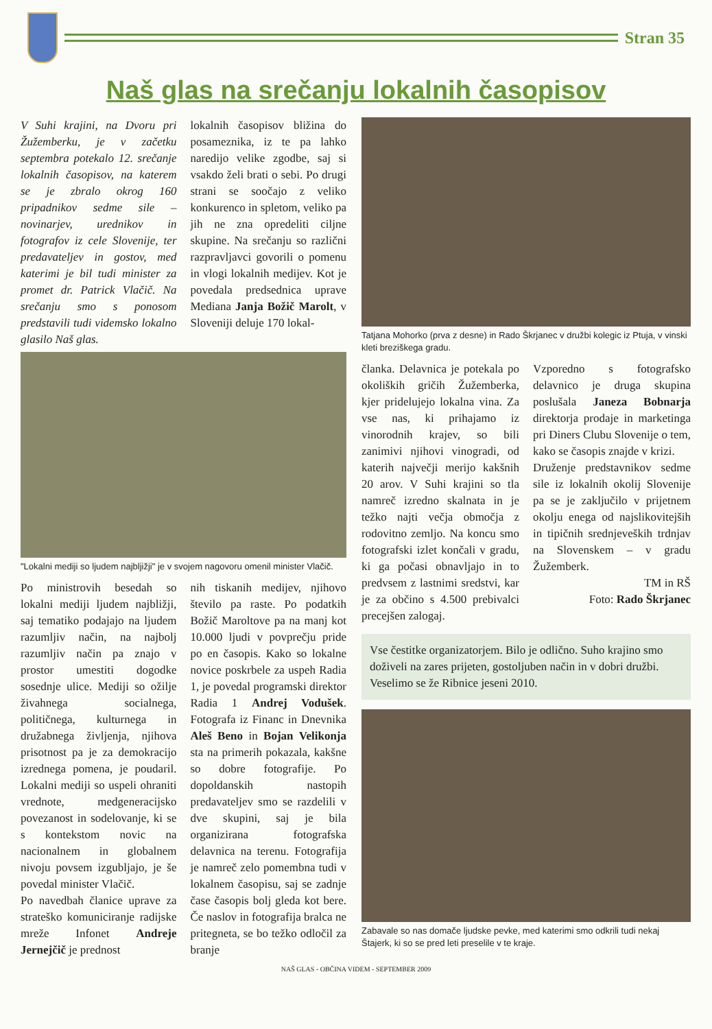Stran 35
Naš glas na srečanju lokalnih časopisov
V Suhi krajini, na Dvoru pri Žužemberku, je v začetku septembra potekalo 12. srečanje lokalnih časopisov, na katerem se je zbralo okrog 160 pripadnikov sedme sile – novinarjev, urednikov in fotografov iz cele Slovenije, ter predavateljev in gostov, med katerimi je bil tudi minister za promet dr. Patrick Vlačič. Na srečanju smo s ponosom predstavili tudi videmsko lokalno glasilo Naš glas.
lokalnih časopisov bližina do posameznika, iz te pa lahko naredijo velike zgodbe, saj si vsakdo želi brati o sebi. Po drugi strani se soočajo z veliko konkurenco in spletom, veliko pa jih ne zna opredeliti ciljne skupine. Na srečanju so različni razpravljavci govorili o pomenu in vlogi lokalnih medijev. Kot je povedala predsednica uprave Mediana Janja Božič Marolt, v Sloveniji deluje 170 lokal-
"Lokalni mediji so ljudem najbljižji" je v svojem nagovoru omenil minister Vlačič.
Po ministrovih besedah so lokalni mediji ljudem najbližji, saj tematiko podajajo na ljudem razumljiv način, na najbolj razumljiv način pa znajo v prostor umestiti dogodke sosednje ulice. Mediji so ožilje živahnega socialnega, političnega, kulturnega in družabnega življenja, njihova prisotnost pa je za demokracijo izrednega pomena, je poudaril. Lokalni mediji so uspeli ohraniti vrednote, medgeneracijsko povezanost in sodelovanje, ki se s kontekstom novic na nacionalnem in globalnem nivoju povsem izgubljajo, je še povedal minister Vlačič.
Po navedbah članice uprave za strateško komuniciranje radijske mreže Infonet Andreje Jernejčič je prednost
nih tiskanih medijev, njihovo število pa raste. Po podatkih Božič Maroltove pa na manj kot 10.000 ljudi v povprečju pride po en časopis. Kako so lokalne novice poskrbele za uspeh Radia 1, je povedal programski direktor Radia 1 Andrej Vodušek. Fotografa iz Financ in Dnevnika Aleš Beno in Bojan Velikonja sta na primerih pokazala, kakšne so dobre fotografije. Po dopoldanskih nastopih predavateljev smo se razdelili v dve skupini, saj je bila organizirana fotografska delavnica na terenu. Fotografija je namreč zelo pomembna tudi v lokalnem časopisu, saj se zadnje čase časopis bolj gleda kot bere. Če naslov in fotografija bralca ne pritegneta, se bo težko odločil za branje
Tatjana Mohorko (prva z desne) in Rado Škrjanec v družbi kolegic iz Ptuja, v vinski kleti breziškega gradu.
članka. Delavnica je potekala po okoliških gričih Žužemberka, kjer pridelujejo lokalna vina. Za vse nas, ki prihajamo iz vinorodnih krajev, so bili zanimivi njihovi vinogradi, od katerih največji merijo kakšnih 20 arov. V Suhi krajini so tla namreč izredno skalnata in je težko najti večja območja z rodovitno zemljo. Na koncu smo fotografski izlet končali v gradu, ki ga počasi obnavljajo in to predvsem z lastnimi sredstvi, kar je za občino s 4.500 prebivalci precejšen zalogaj.
Vzporedno s fotografsko delavnico je druga skupina poslušala Janeza Bobnarja direktorja prodaje in marketinga pri Diners Clubu Slovenije o tem, kako se časopis znajde v krizi.
Druženje predstavnikov sedme sile iz lokalnih okolij Slovenije pa se je zaključilo v prijetnem okolju enega od najslikovitejših in tipičnih srednjeveških trdnjav na Slovenskem – v gradu Žužemberk.
TM in RŠ
Foto: Rado Škrjanec
Vse čestitke organizatorjem. Bilo je odlično. Suho krajino smo doživeli na zares prijeten, gostoljuben način in v dobri družbi. Veselimo se že Ribnice jeseni 2010.
Zabavale so nas domače ljudske pevke, med katerimi smo odkrili tudi nekaj Štajerk, ki so se pred leti preselile v te kraje.
NAŠ GLAS - OBČINA VIDEM - SEPTEMBER 2009